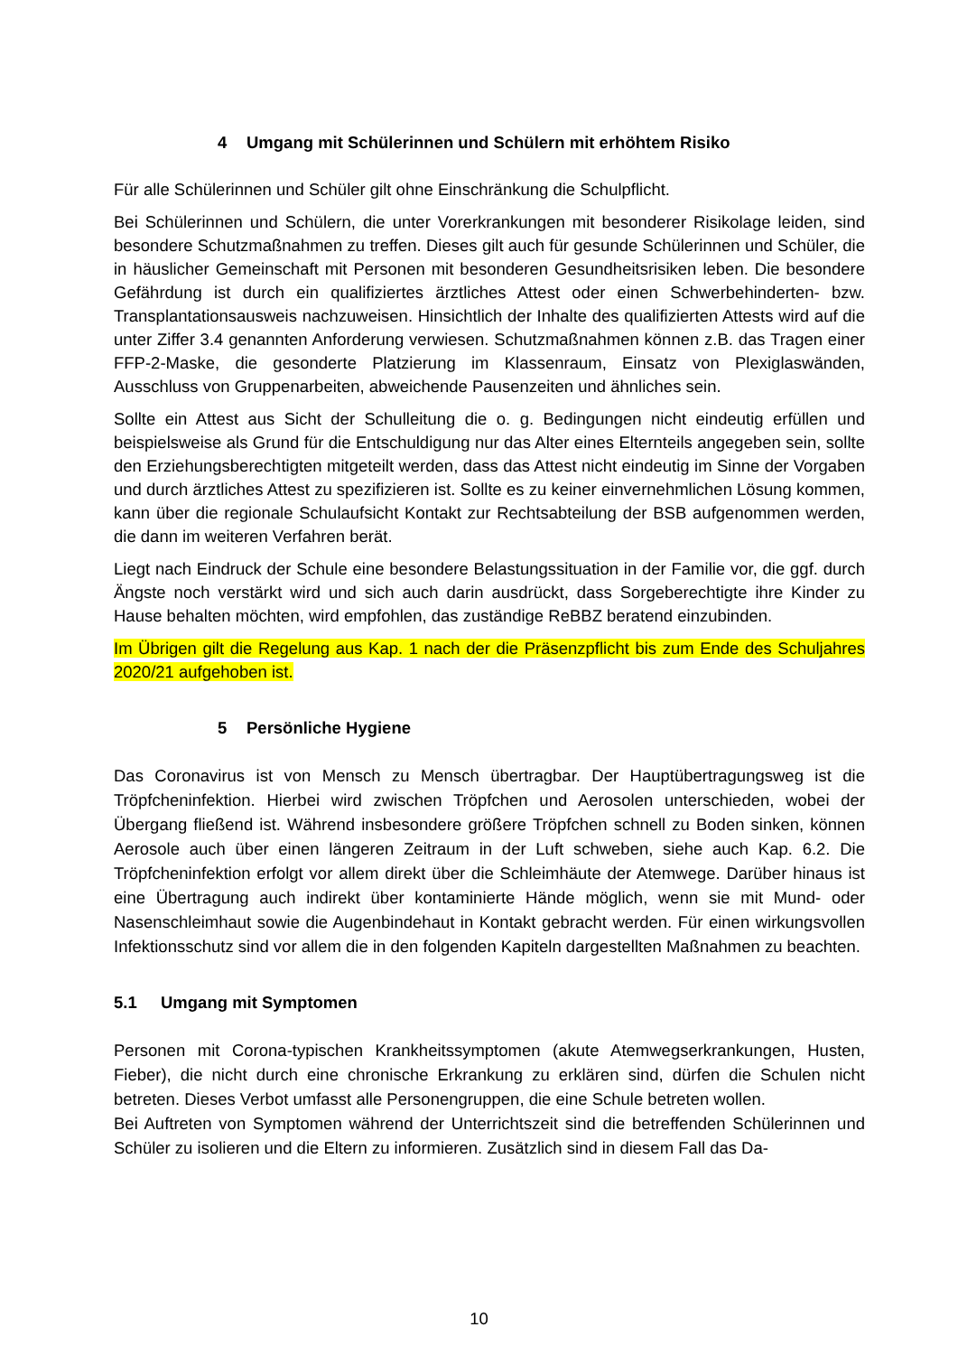4 Umgang mit Schülerinnen und Schülern mit erhöhtem Risiko
Für alle Schülerinnen und Schüler gilt ohne Einschränkung die Schulpflicht.
Bei Schülerinnen und Schülern, die unter Vorerkrankungen mit besonderer Risikolage leiden, sind besondere Schutzmaßnahmen zu treffen. Dieses gilt auch für gesunde Schülerinnen und Schüler, die in häuslicher Gemeinschaft mit Personen mit besonderen Gesundheitsrisiken leben. Die besondere Gefährdung ist durch ein qualifiziertes ärztliches Attest oder einen Schwerbehinderten- bzw. Transplantationsausweis nachzuweisen. Hinsichtlich der Inhalte des qualifizierten Attests wird auf die unter Ziffer 3.4 genannten Anforderung verwiesen. Schutzmaßnahmen können z.B. das Tragen einer FFP-2-Maske, die gesonderte Platzierung im Klassenraum, Einsatz von Plexiglaswänden, Ausschluss von Gruppenarbeiten, abweichende Pausenzeiten und ähnliches sein.
Sollte ein Attest aus Sicht der Schulleitung die o. g. Bedingungen nicht eindeutig erfüllen und beispielsweise als Grund für die Entschuldigung nur das Alter eines Elternteils angegeben sein, sollte den Erziehungsberechtigten mitgeteilt werden, dass das Attest nicht eindeutig im Sinne der Vorgaben und durch ärztliches Attest zu spezifizieren ist. Sollte es zu keiner einvernehmlichen Lösung kommen, kann über die regionale Schulaufsicht Kontakt zur Rechtsabteilung der BSB aufgenommen werden, die dann im weiteren Verfahren berät.
Liegt nach Eindruck der Schule eine besondere Belastungssituation in der Familie vor, die ggf. durch Ängste noch verstärkt wird und sich auch darin ausdrückt, dass Sorgeberechtigte ihre Kinder zu Hause behalten möchten, wird empfohlen, das zuständige ReBBZ beratend einzubinden.
Im Übrigen gilt die Regelung aus Kap. 1 nach der die Präsenzpflicht bis zum Ende des Schuljahres 2020/21 aufgehoben ist.
5 Persönliche Hygiene
Das Coronavirus ist von Mensch zu Mensch übertragbar. Der Hauptübertragungsweg ist die Tröpfcheninfektion. Hierbei wird zwischen Tröpfchen und Aerosolen unterschieden, wobei der Übergang fließend ist. Während insbesondere größere Tröpfchen schnell zu Boden sinken, können Aerosole auch über einen längeren Zeitraum in der Luft schweben, siehe auch Kap. 6.2. Die Tröpfcheninfektion erfolgt vor allem direkt über die Schleimhäute der Atemwege. Darüber hinaus ist eine Übertragung auch indirekt über kontaminierte Hände möglich, wenn sie mit Mund- oder Nasenschleimhaut sowie die Augenbindehaut in Kontakt gebracht werden. Für einen wirkungsvollen Infektionsschutz sind vor allem die in den folgenden Kapiteln dargestellten Maßnahmen zu beachten.
5.1 Umgang mit Symptomen
Personen mit Corona-typischen Krankheitssymptomen (akute Atemwegserkrankungen, Husten, Fieber), die nicht durch eine chronische Erkrankung zu erklären sind, dürfen die Schulen nicht betreten. Dieses Verbot umfasst alle Personengruppen, die eine Schule betreten wollen.
Bei Auftreten von Symptomen während der Unterrichtszeit sind die betreffenden Schülerinnen und Schüler zu isolieren und die Eltern zu informieren. Zusätzlich sind in diesem Fall das Da-
10